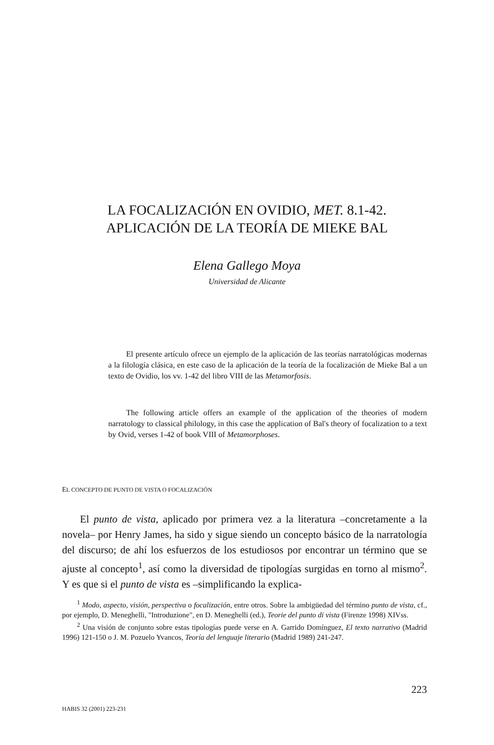LA FOCALIZACIÓN EN OVIDIO, MET. 8.1-42.
APLICACIÓN DE LA TEORÍA DE MIEKE BAL
Elena Gallego Moya
Universidad de Alicante
El presente artículo ofrece un ejemplo de la aplicación de las teorías narratológicas modernas a la filología clásica, en este caso de la aplicación de la teoría de la focalización de Mieke Bal a un texto de Ovidio, los vv. 1-42 del libro VIII de las Metamorfosis.
The following article offers an example of the application of the theories of modern narratology to classical philology, in this case the application of Bal's theory of focalization to a text by Ovid, verses 1-42 of book VIII of Metamorphoses.
EL CONCEPTO DE PUNTO DE VISTA O FOCALIZACIÓN
El punto de vista, aplicado por primera vez a la literatura –concretamente a la novela– por Henry James, ha sido y sigue siendo un concepto básico de la narratología del discurso; de ahí los esfuerzos de los estudiosos por encontrar un término que se ajuste al concepto<sup>1</sup>, así como la diversidad de tipologías surgidas en torno al mismo<sup>2</sup>. Y es que si el punto de vista es –simplificando la explica-
<sup>1</sup> Modo, aspecto, visión, perspectiva o focalización, entre otros. Sobre la ambigüedad del término punto de vista, cf., por ejemplo, D. Meneghelli, "Introduzione", en D. Meneghelli (ed.), Teorie del punto di vista (Firenze 1998) XIVss.
<sup>2</sup> Una visión de conjunto sobre estas tipologías puede verse en A. Garrido Domínguez, El texto narrativo (Madrid 1996) 121-150 o J. M. Pozuelo Yvancos, Teoría del lenguaje literario (Madrid 1989) 241-247.
223
HABIS 32 (2001) 223-231